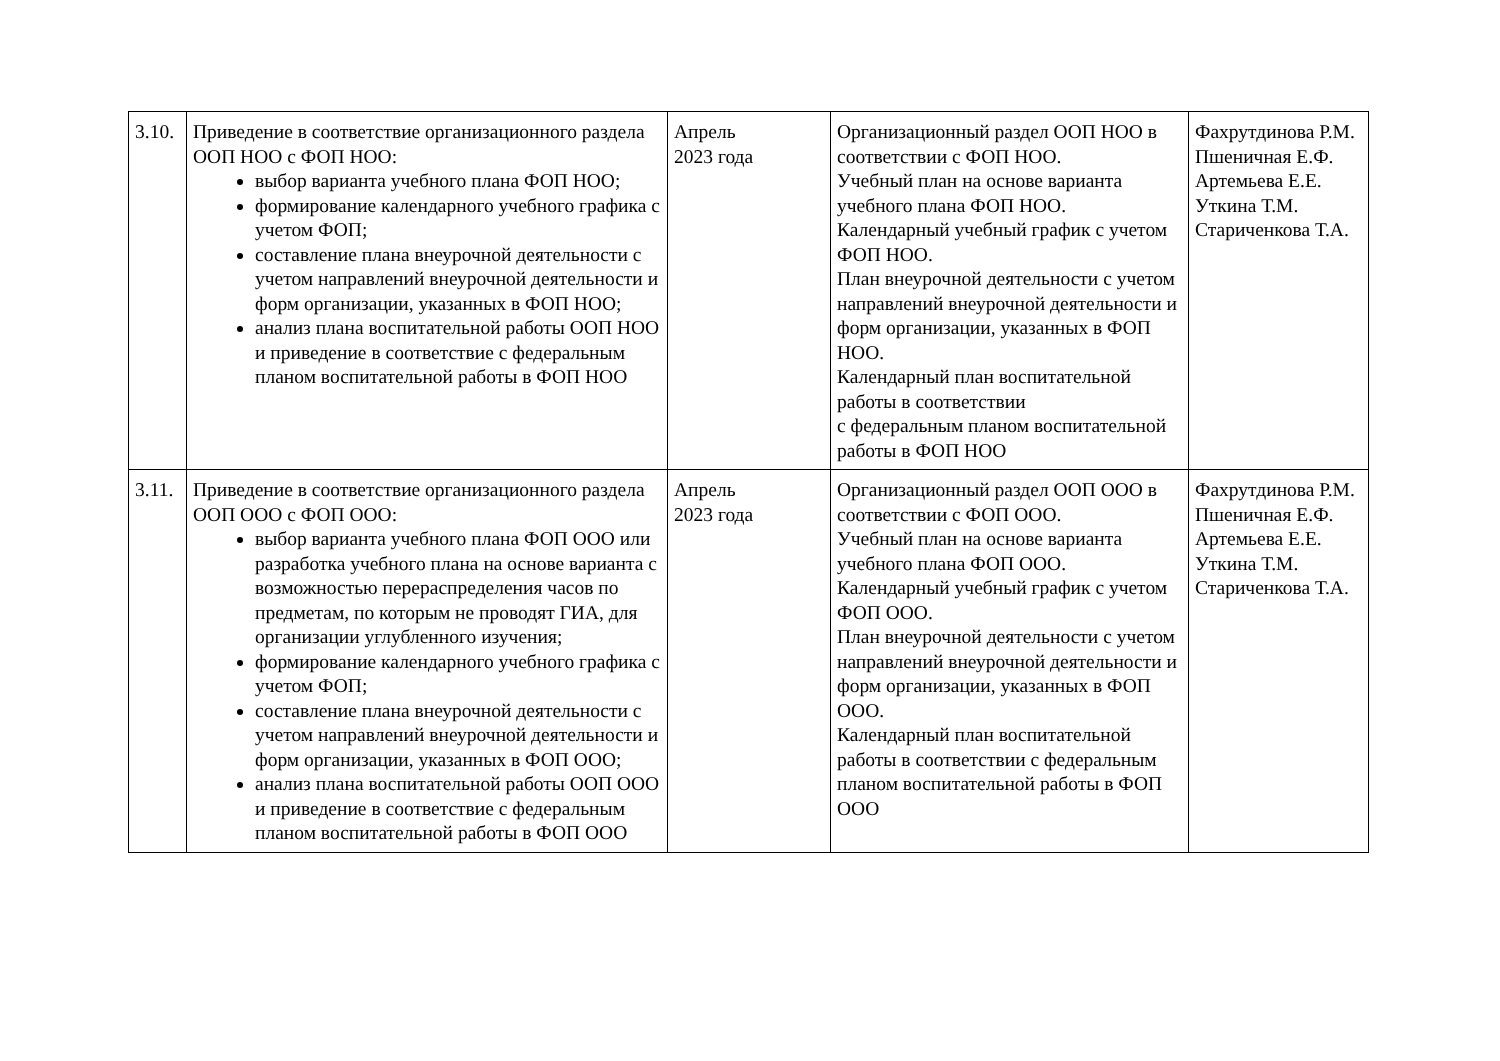| 3.10. | Приведение в соответствие организационного раздела ООП НОО с ФОП НОО: выбор варианта учебного плана ФОП НОО; формирование календарного учебного графика с учетом ФОП; составление плана внеурочной деятельности с учетом направлений внеурочной деятельности и форм организации, указанных в ФОП НОО; анализ плана воспитательной работы ООП НОО и приведение в соответствие с федеральным планом воспитательной работы в ФОП НОО | Апрель 2023 года | Организационный раздел ООП НОО в соответствии с ФОП НОО. Учебный план на основе варианта учебного плана ФОП НОО. Календарный учебный график с учетом ФОП НОО. План внеурочной деятельности с учетом направлений внеурочной деятельности и форм организации, указанных в ФОП НОО. Календарный план воспитательной работы в соответствии с федеральным планом воспитательной работы в ФОП НОО | Фахрутдинова Р.М. Пшеничная Е.Ф. Артемьева Е.Е. Уткина Т.М. Стариченкова Т.А. |
| 3.11. | Приведение в соответствие организационного раздела ООП ООО с ФОП ООО: выбор варианта учебного плана ФОП ООО или разработка учебного плана на основе варианта с возможностью перераспределения часов по предметам, по которым не проводят ГИА, для организации углубленного изучения; формирование календарного учебного графика с учетом ФОП; составление плана внеурочной деятельности с учетом направлений внеурочной деятельности и форм организации, указанных в ФОП ООО; анализ плана воспитательной работы ООП ООО и приведение в соответствие с федеральным планом воспитательной работы в ФОП ООО | Апрель 2023 года | Организационный раздел ООП ООО в соответствии с ФОП ООО. Учебный план на основе варианта учебного плана ФОП ООО. Календарный учебный график с учетом ФОП ООО. План внеурочной деятельности с учетом направлений внеурочной деятельности и форм организации, указанных в ФОП ООО. Календарный план воспитательной работы в соответствии с федеральным планом воспитательной работы в ФОП ООО | Фахрутдинова Р.М. Пшеничная Е.Ф. Артемьева Е.Е. Уткина Т.М. Стариченкова Т.А. |